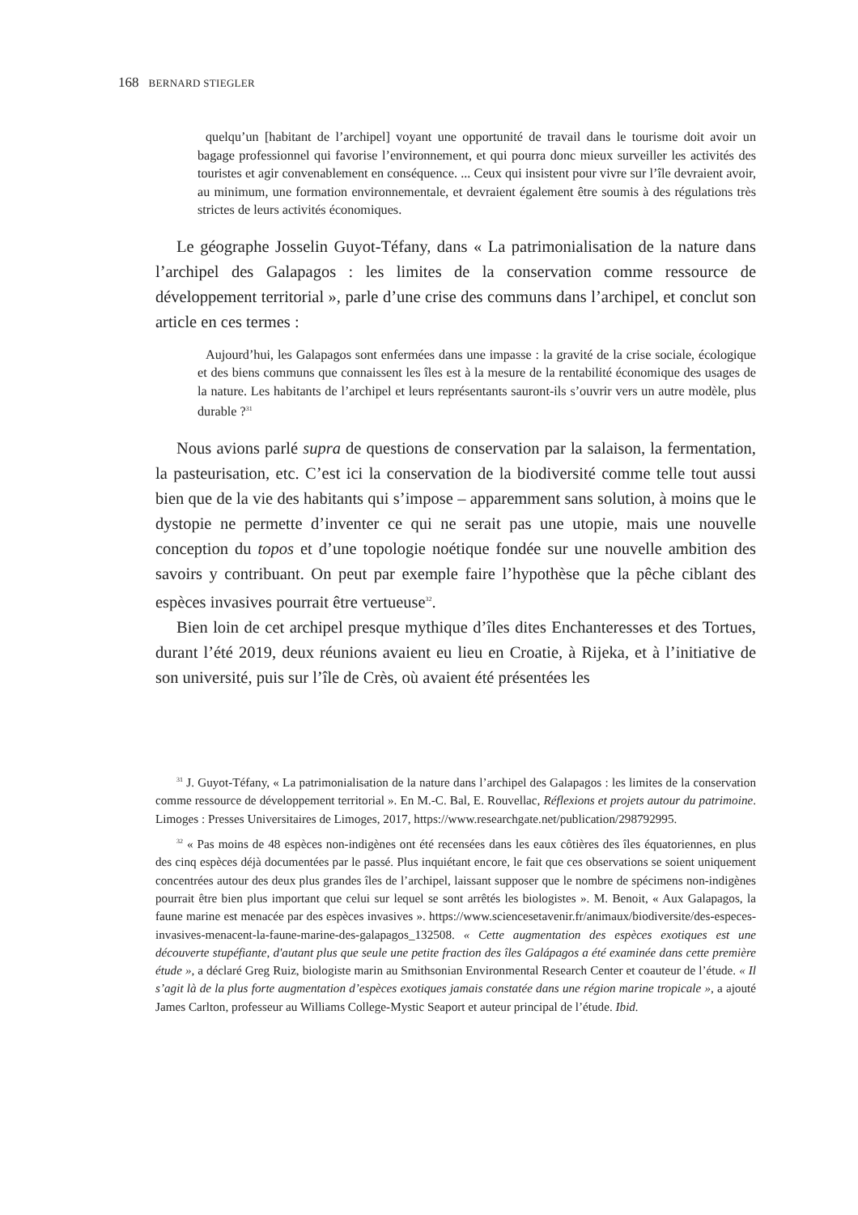168 BERNARD STIEGLER
quelqu’un [habitant de l’archipel] voyant une opportunité de travail dans le tourisme doit avoir un bagage professionnel qui favorise l’environnement, et qui pourra donc mieux surveiller les activités des touristes et agir convenablement en conséquence. ... Ceux qui insistent pour vivre sur l’île devraient avoir, au minimum, une formation environnementale, et devraient également être soumis à des régulations très strictes de leurs activités économiques.
Le géographe Josselin Guyot-Téfany, dans « La patrimonialisation de la nature dans l’archipel des Galapagos : les limites de la conservation comme ressource de développement territorial », parle d’une crise des communs dans l’archipel, et conclut son article en ces termes :
Aujourd’hui, les Galapagos sont enfermées dans une impasse : la gravité de la crise sociale, écologique et des biens communs que connaissent les îles est à la mesure de la rentabilité économique des usages de la nature. Les habitants de l’archipel et leurs représentants sauront-ils s’ouvrir vers un autre modèle, plus durable ?<sup>31</sup>
Nous avions parlé supra de questions de conservation par la salaison, la fermentation, la pasteurisation, etc. C’est ici la conservation de la biodiversité comme telle tout aussi bien que de la vie des habitants qui s’impose – apparemment sans solution, à moins que le dystopie ne permette d’inventer ce qui ne serait pas une utopie, mais une nouvelle conception du topos et d’une topologie noétique fondée sur une nouvelle ambition des savoirs y contribuant. On peut par exemple faire l’hypothèse que la pêche ciblant des espèces invasives pourrait être vertueuse<sup>32</sup>.
Bien loin de cet archipel presque mythique d’îles dites Enchanteresses et des Tortues, durant l’été 2019, deux réunions avaient eu lieu en Croatie, à Rijeka, et à l’initiative de son université, puis sur l’île de Crès, où avaient été présentées les
<sup>31</sup> J. Guyot-Téfany, « La patrimonialisation de la nature dans l’archipel des Galapagos : les limites de la conservation comme ressource de développement territorial ». En M.-C. Bal, E. Rouvellac, Réflexions et projets autour du patrimoine. Limoges : Presses Universitaires de Limoges, 2017, https://www.researchgate.net/publication/298792995.
<sup>32</sup> « Pas moins de 48 espèces non-indigènes ont été recensées dans les eaux côtières des îles équatoriennes, en plus des cinq espèces déjà documentées par le passé. Plus inquiétant encore, le fait que ces observations se soient uniquement concentrées autour des deux plus grandes îles de l’archipel, laissant supposer que le nombre de spécimens non-indigènes pourrait être bien plus important que celui sur lequel se sont arrêtés les biologistes ». M. Benoit, « Aux Galapagos, la faune marine est menacée par des espèces invasives ». https://www.sciencesetavenir.fr/animaux/biodiversite/des-especes-invasives-menacent-la-faune-marine-des-galapagos_132508. « Cette augmentation des espèces exotiques est une découverte stupéfiante, d'autant plus que seule une petite fraction des îles Galápagos a été examinée dans cette première étude », a déclaré Greg Ruiz, biologiste marin au Smithsonian Environmental Research Center et coauteur de l’étude. « Il s’agit là de la plus forte augmentation d’espèces exotiques jamais constatée dans une région marine tropicale », a ajouté James Carlton, professeur au Williams College-Mystic Seaport et auteur principal de l’étude. Ibid.